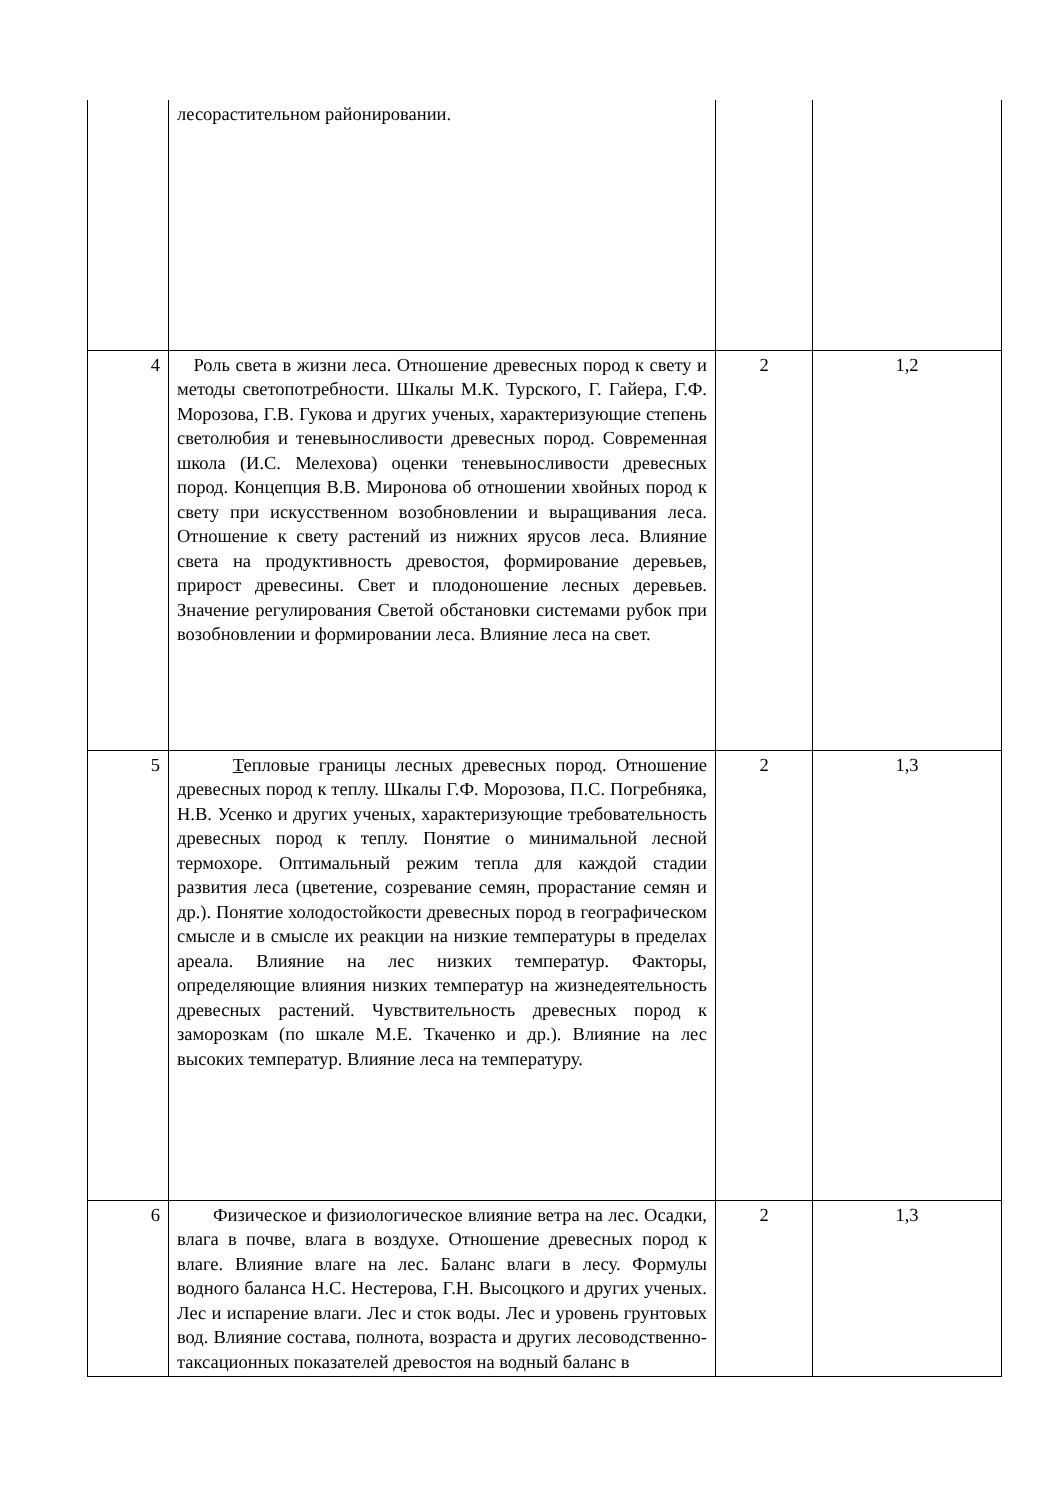| | лесорастительном районировании. | | |
| 4 | Роль света в жизни леса. Отношение древесных пород к свету и методы светопотребности. Шкалы М.К. Турского, Г. Гайера, Г.Ф. Морозова, Г.В. Гукова и других ученых, характеризующие степень светолюбия и теневыносливости древесных пород. Современная школа (И.С. Мелехова) оценки теневыносливости древесных пород. Концепция В.В. Миронова об отношении хвойных пород к свету при искусственном возобновлении и выращивания леса. Отношение к свету растений из нижних ярусов леса. Влияние света на продуктивность древостоя, формирование деревьев, прирост древесины. Свет и плодоношение лесных деревьев. Значение регулирования Светой обстановки системами рубок при возобновлении и формировании леса. Влияние леса на свет. | 2 | 1,2 |
| 5 | Т епловые границы лесных древесных пород. Отношение древесных пород к теплу. Шкалы Г.Ф. Морозова, П.С. Погребняка, Н.В. Усенко и других ученых, характеризующие требовательность древесных пород к теплу. Понятие о минимальной лесной термохоре. Оптимальный режим тепла для каждой стадии развития леса (цветение, созревание семян, прорастание семян и др.). Понятие холодостойкости древесных пород в географическом смысле и в смысле их реакции на низкие температуры в пределах ареала. Влияние на лес низких температур. Факторы, определяющие влияния низких температур на жизнедеятельность древесных растений. Чувствительность древесных пород к заморозкам (по шкале М.Е. Ткаченко и др.). Влияние на лес высоких температур. Влияние леса на температуру. | 2 | 1,3 |
| 6 | Физическое и физиологическое влияние ветра на лес. Осадки, влага в почве, влага в воздухе. Отношение древесных пород к влаге. Влияние влаге на лес. Баланс влаги в лесу. Формулы водного баланса Н.С. Нестерова, Г.Н. Высоцкого и других ученых. Лес и испарение влаги. Лес и сток воды. Лес и уровень грунтовых вод. Влияние состава, полнота, возраста и других лесоводственно-таксационных показателей древостоя на водный баланс в | 2 | 1,3 |